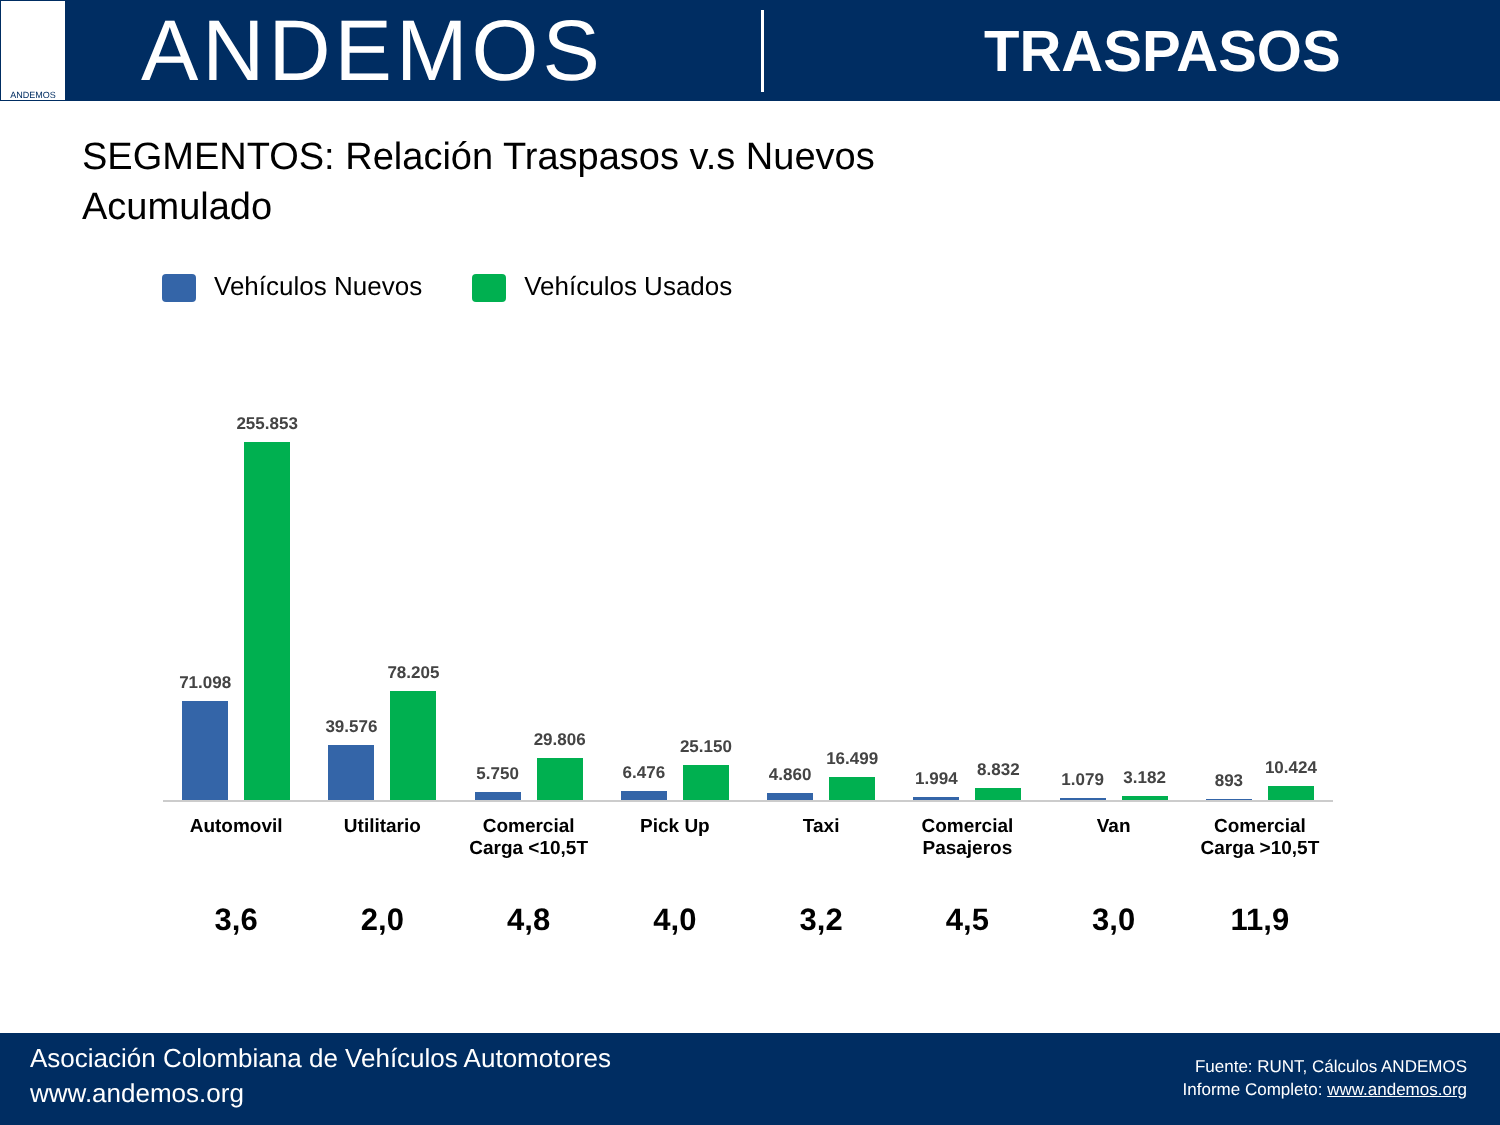ANDEMOS
ANDEMOS
TRASPASOS
SEGMENTOS: Relación Traspasos v.s Nuevos
Acumulado
Vehículos Nuevos Vehículos Usados
71.098
255.853
39.576
78.205
5.750
29.806
6.476
25.150
4.860
16.499
1.994
8.832
1.079
3.182
893
10.424
Automovil Utilitario Comercial
Carga <10,5T
Pick Up Taxi Comercial
Pasajeros
Van Comercial
Carga >10,5T
3,6 2,0 4,8 4,0 3,2 4,5 3,0 11,9
Asociación Colombiana de Vehículos Automotores
www.andemos.org
Fuente: RUNT, Cálculos ANDEMOS
Informe Completo: www.andemos.org